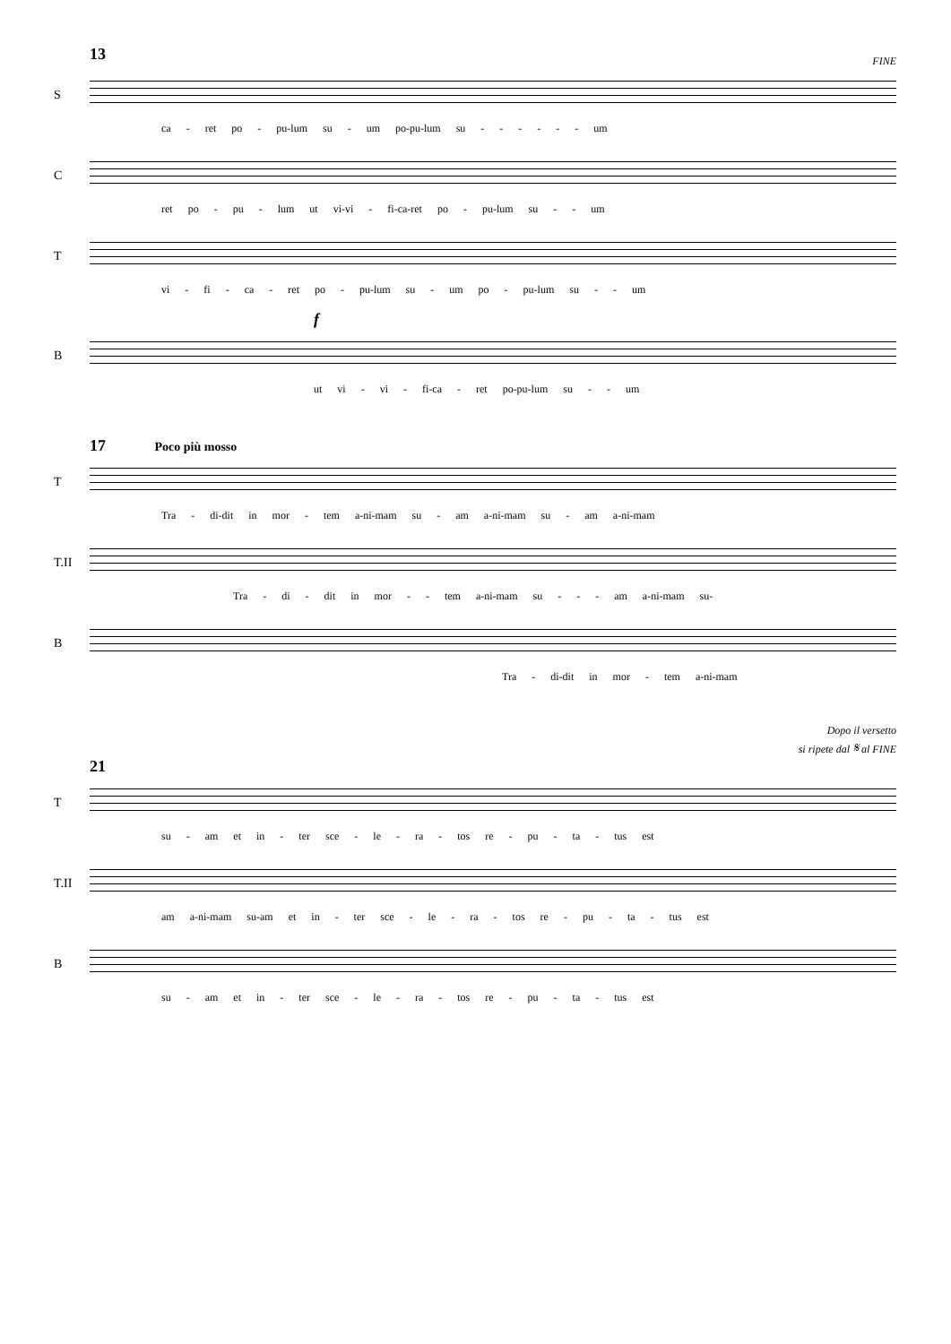13
FINE
S
ca - ret po - pu-lum su - um po-pu-lum su - - - - - - um
C
ret po - pu - lum ut vi-vi - fi-ca-ret po - pu-lum su - - um
T
vi - fi - ca - ret po - pu-lum su - um po - pu-lum su - - um
f
B
ut vi - vi - fi-ca - ret po-pu-lum su - - um
17 Poco più mosso
T
Tra - di-dit in mor - tem a-ni-mam su - am a-ni-mam su - am a-ni-mam
T.II
Tra - di - dit in mor - - tem a-ni-mam su - - - am a-ni-mam su-
B
Tra - di-dit in mor - tem a-ni-mam
Dopo il versetto
si ripete dal 𝄋 al FINE
21
T
su - am et in - ter sce - le - ra - tos re - pu - ta - tus est
T.II
am a-ni-mam su-am et in - ter sce - le - ra - tos re - pu - ta - tus est
B
su - am et in - ter sce - le - ra - tos re - pu - ta - tus est